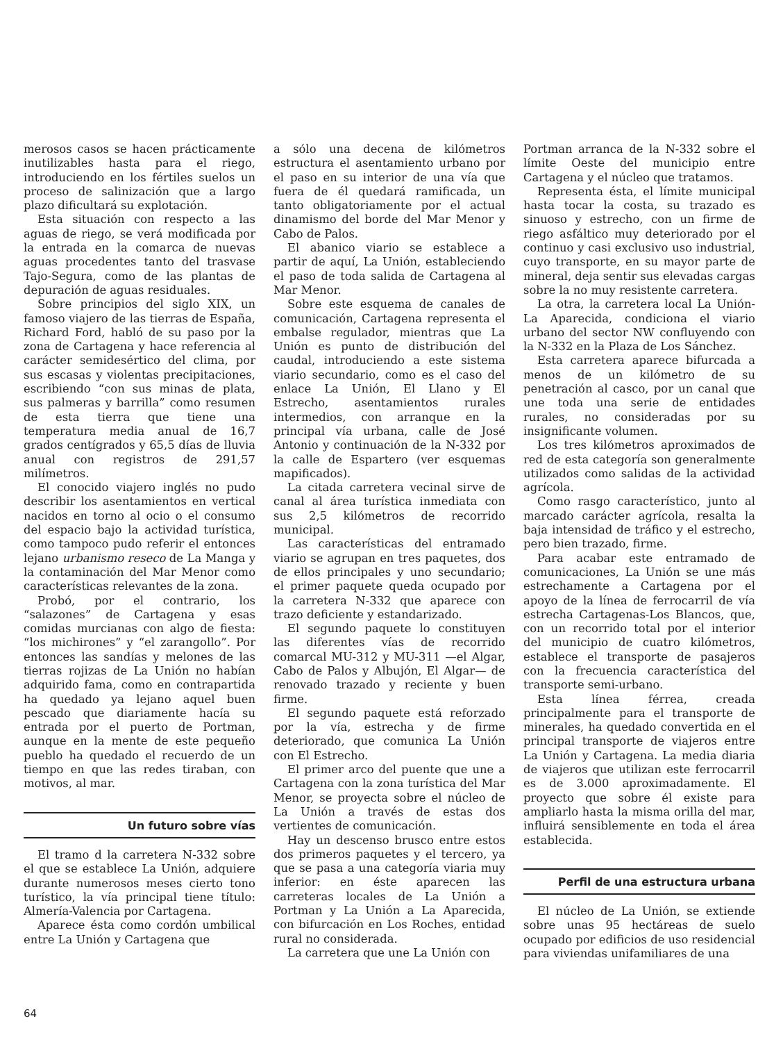merosos casos se hacen prácticamente inutilizables hasta para el riego, introduciendo en los fértiles suelos un proceso de salinización que a largo plazo dificultará su explotación.
Esta situación con respecto a las aguas de riego, se verá modificada por la entrada en la comarca de nuevas aguas procedentes tanto del trasvase Tajo-Segura, como de las plantas de depuración de aguas residuales.
Sobre principios del siglo XIX, un famoso viajero de las tierras de España, Richard Ford, habló de su paso por la zona de Cartagena y hace referencia al carácter semidesértico del clima, por sus escasas y violentas precipitaciones, escribiendo “con sus minas de plata, sus palmeras y barrilla” como resumen de esta tierra que tiene una temperatura media anual de 16,7 grados centígrados y 65,5 días de lluvia anual con registros de 291,57 milímetros.
El conocido viajero inglés no pudo describir los asentamientos en vertical nacidos en torno al ocio o el consumo del espacio bajo la actividad turística, como tampoco pudo referir el entonces lejano urbanismo reseco de La Manga y la contaminación del Mar Menor como características relevantes de la zona.
Probó, por el contrario, los “salazones” de Cartagena y esas comidas murcianas con algo de fiesta: “los michirones” y “el zarangollo”. Por entonces las sandías y melones de las tierras rojizas de La Unión no habían adquirido fama, como en contrapartida ha quedado ya lejano aquel buen pescado que diariamente hacía su entrada por el puerto de Portman, aunque en la mente de este pequeño pueblo ha quedado el recuerdo de un tiempo en que las redes tiraban, con motivos, al mar.
Un futuro sobre vías
El tramo d la carretera N-332 sobre el que se establece La Unión, adquiere durante numerosos meses cierto tono turístico, la vía principal tiene título: Almería-Valencia por Cartagena.
Aparece ésta como cordón umbilical entre La Unión y Cartagena que
a sólo una decena de kilómetros estructura el asentamiento urbano por el paso en su interior de una vía que fuera de él quedará ramificada, un tanto obligatoriamente por el actual dinamismo del borde del Mar Menor y Cabo de Palos.
El abanico viario se establece a partir de aquí, La Unión, estableciendo el paso de toda salida de Cartagena al Mar Menor.
Sobre este esquema de canales de comunicación, Cartagena representa el embalse regulador, mientras que La Unión es punto de distribución del caudal, introduciendo a este sistema viario secundario, como es el caso del enlace La Unión, El Llano y El Estrecho, asentamientos rurales intermedios, con arranque en la principal vía urbana, calle de José Antonio y continuación de la N-332 por la calle de Espartero (ver esquemas mapificados).
La citada carretera vecinal sirve de canal al área turística inmediata con sus 2,5 kilómetros de recorrido municipal.
Las características del entramado viario se agrupan en tres paquetes, dos de ellos principales y uno secundario; el primer paquete queda ocupado por la carretera N-332 que aparece con trazo deficiente y estandarizado.
El segundo paquete lo constituyen las diferentes vías de recorrido comarcal MU-312 y MU-311 —el Algar, Cabo de Palos y Albujón, El Algar— de renovado trazado y reciente y buen firme.
El segundo paquete está reforzado por la vía, estrecha y de firme deteriorado, que comunica La Unión con El Estrecho.
El primer arco del puente que une a Cartagena con la zona turística del Mar Menor, se proyecta sobre el núcleo de La Unión a través de estas dos vertientes de comunicación.
Hay un descenso brusco entre estos dos primeros paquetes y el tercero, ya que se pasa a una categoría viaria muy inferior: en éste aparecen las carreteras locales de La Unión a Portman y La Unión a La Aparecida, con bifurcación en Los Roches, entidad rural no considerada.
La carretera que une La Unión con
Portman arranca de la N-332 sobre el límite Oeste del municipio entre Cartagena y el núcleo que tratamos.
Representa ésta, el límite municipal hasta tocar la costa, su trazado es sinuoso y estrecho, con un firme de riego asfáltico muy deteriorado por el continuo y casi exclusivo uso industrial, cuyo transporte, en su mayor parte de mineral, deja sentir sus elevadas cargas sobre la no muy resistente carretera.
La otra, la carretera local La Unión-La Aparecida, condiciona el viario urbano del sector NW confluyendo con la N-332 en la Plaza de Los Sánchez.
Esta carretera aparece bifurcada a menos de un kilómetro de su penetración al casco, por un canal que une toda una serie de entidades rurales, no consideradas por su insignificante volumen.
Los tres kilómetros aproximados de red de esta categoría son generalmente utilizados como salidas de la actividad agrícola.
Como rasgo característico, junto al marcado carácter agrícola, resalta la baja intensidad de tráfico y el estrecho, pero bien trazado, firme.
Para acabar este entramado de comunicaciones, La Unión se une más estrechamente a Cartagena por el apoyo de la línea de ferrocarril de vía estrecha Cartagenas-Los Blancos, que, con un recorrido total por el interior del municipio de cuatro kilómetros, establece el transporte de pasajeros con la frecuencia característica del transporte semi-urbano.
Esta línea férrea, creada principalmente para el transporte de minerales, ha quedado convertida en el principal transporte de viajeros entre La Unión y Cartagena. La media diaria de viajeros que utilizan este ferrocarril es de 3.000 aproximadamente. El proyecto que sobre él existe para ampliarlo hasta la misma orilla del mar, influirá sensiblemente en toda el área establecida.
Perfil de una estructura urbana
El núcleo de La Unión, se extiende sobre unas 95 hectáreas de suelo ocupado por edificios de uso residencial para viviendas unifamiliares de una
64